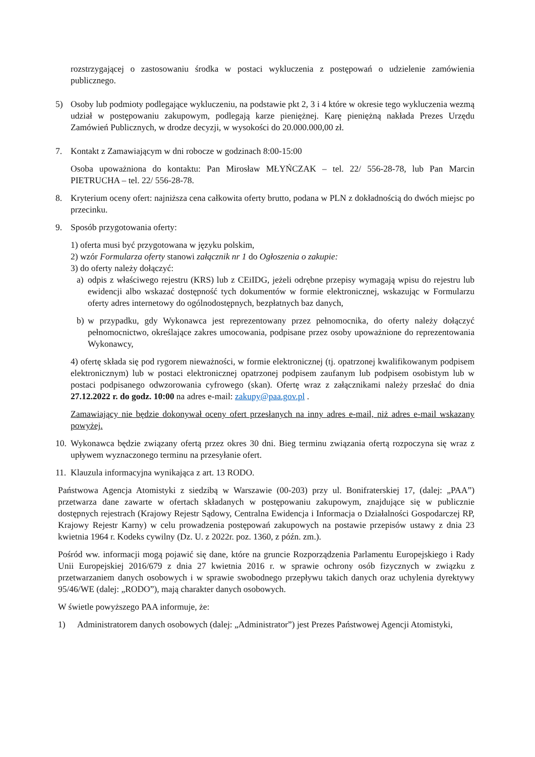rozstrzygającej o zastosowaniu środka w postaci wykluczenia z postępowań o udzielenie zamówienia publicznego.
5) Osoby lub podmioty podlegające wykluczeniu, na podstawie pkt 2, 3 i 4 które w okresie tego wykluczenia wezmą udział w postępowaniu zakupowym, podlegają karze pieniężnej. Karę pieniężną nakłada Prezes Urzędu Zamówień Publicznych, w drodze decyzji, w wysokości do 20.000.000,00 zł.
7. Kontakt z Zamawiającym w dni robocze w godzinach 8:00-15:00
Osoba upoważniona do kontaktu: Pan Mirosław MŁYŃCZAK – tel. 22/ 556-28-78, lub Pan Marcin PIETRUCHA – tel. 22/ 556-28-78.
8. Kryterium oceny ofert: najniższa cena całkowita oferty brutto, podana w PLN z dokładnością do dwóch miejsc po przecinku.
9. Sposób przygotowania oferty:
1) oferta musi być przygotowana w języku polskim,
2) wzór Formularza oferty stanowi załącznik nr 1 do Ogłoszenia o zakupie:
3) do oferty należy dołączyć:
a) odpis z właściwego rejestru (KRS) lub z CEiIDG, jeżeli odrębne przepisy wymagają wpisu do rejestru lub ewidencji albo wskazać dostępność tych dokumentów w formie elektronicznej, wskazując w Formularzu oferty adres internetowy do ogólnodostępnych, bezpłatnych baz danych,
b) w przypadku, gdy Wykonawca jest reprezentowany przez pełnomocnika, do oferty należy dołączyć pełnomocnictwo, określające zakres umocowania, podpisane przez osoby upoważnione do reprezentowania Wykonawcy,
4) ofertę składa się pod rygorem nieważności, w formie elektronicznej (tj. opatrzonej kwalifikowanym podpisem elektronicznym) lub w postaci elektronicznej opatrzonej podpisem zaufanym lub podpisem osobistym lub w postaci podpisanego odwzorowania cyfrowego (skan). Ofertę wraz z załącznikami należy przesłać do dnia 27.12.2022 r. do godz. 10:00 na adres e-mail: zakupy@paa.gov.pl .
Zamawiający nie będzie dokonywał oceny ofert przesłanych na inny adres e-mail, niż adres e-mail wskazany powyżej.
10. Wykonawca będzie związany ofertą przez okres 30 dni. Bieg terminu związania ofertą rozpoczyna się wraz z upływem wyznaczonego terminu na przesyłanie ofert.
11. Klauzula informacyjna wynikająca z art. 13 RODO.
Państwowa Agencja Atomistyki z siedzibą w Warszawie (00-203) przy ul. Bonifraterskiej 17, (dalej: „PAA”) przetwarza dane zawarte w ofertach składanych w postępowaniu zakupowym, znajdujące się w publicznie dostępnych rejestrach (Krajowy Rejestr Sądowy, Centralna Ewidencja i Informacja o Działalności Gospodarczej RP, Krajowy Rejestr Karny) w celu prowadzenia postępowań zakupowych na postawie przepisów ustawy z dnia 23 kwietnia 1964 r. Kodeks cywilny (Dz. U. z 2022r. poz. 1360, z późn. zm.).
Pośród ww. informacji mogą pojawić się dane, które na gruncie Rozporządzenia Parlamentu Europejskiego i Rady Unii Europejskiej 2016/679 z dnia 27 kwietnia 2016 r. w sprawie ochrony osób fizycznych w związku z przetwarzaniem danych osobowych i w sprawie swobodnego przepływu takich danych oraz uchylenia dyrektywy 95/46/WE (dalej: „RODO”), mają charakter danych osobowych.
W świetle powyższego PAA informuje, że:
1) Administratorem danych osobowych (dalej: „Administrator”) jest Prezes Państwowej Agencji Atomistyki,